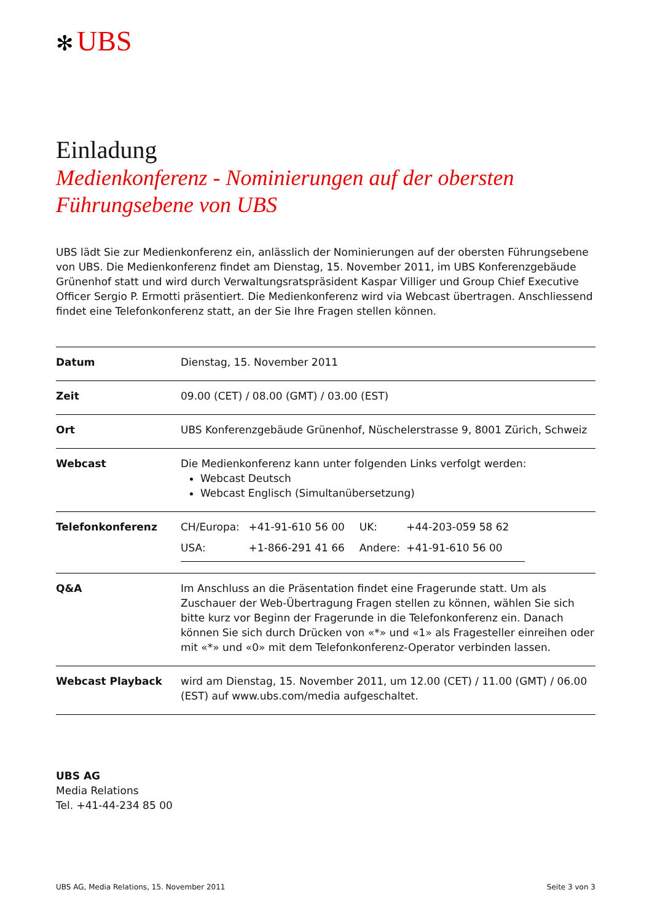✻ UBS
Einladung
Medienkonferenz - Nominierungen auf der obersten Führungsebene von UBS
UBS lädt Sie zur Medienkonferenz ein, anlässlich der Nominierungen auf der obersten Führungsebene von UBS. Die Medienkonferenz findet am Dienstag, 15. November 2011, im UBS Konferenzgebäude Grünenhof statt und wird durch Verwaltungsratspräsident Kaspar Villiger und Group Chief Executive Officer Sergio P. Ermotti präsentiert. Die Medienkonferenz wird via Webcast übertragen. Anschliessend findet eine Telefonkonferenz statt, an der Sie Ihre Fragen stellen können.
| Datum | Dienstag, 15. November 2011 |
| Zeit | 09.00 (CET) / 08.00 (GMT) / 03.00 (EST) |
| Ort | UBS Konferenzgebäude Grünenhof, Nüschelerstrasse 9, 8001 Zürich, Schweiz |
| Webcast | Die Medienkonferenz kann unter folgenden Links verfolgt werden: Webcast Deutsch Webcast Englisch (Simultanübersetzung) |
| Telefonkonferenz | / CH/Europa: / +41-91-610 56 00 / UK: / +44-203-059 58 62 / / USA: / +1-866-291 41 66 / Andere: / +41-91-610 56 00 / |
| Q&A | Im Anschluss an die Präsentation findet eine Fragerunde statt. Um als Zuschauer der Web-Übertragung Fragen stellen zu können, wählen Sie sich bitte kurz vor Beginn der Fragerunde in die Telefonkonferenz ein. Danach können Sie sich durch Drücken von «*» und «1» als Fragesteller einreihen oder mit «*» und «0» mit dem Telefonkonferenz-Operator verbinden lassen. |
| Webcast Playback | wird am Dienstag, 15. November 2011, um 12.00 (CET) / 11.00 (GMT) / 06.00 (EST) auf www.ubs.com/media aufgeschaltet. |
UBS AG
Media Relations
Tel. +41-44-234 85 00
UBS AG, Media Relations, 15. November 2011 Seite 3 von 3